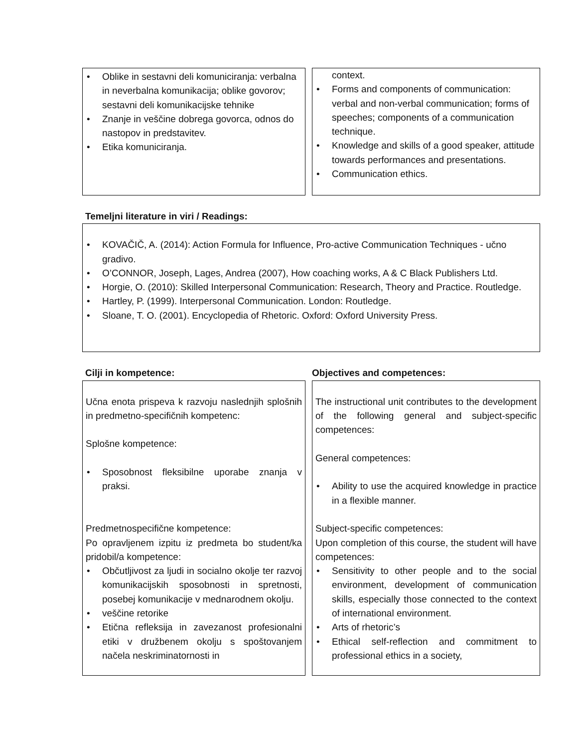• Oblike in sestavni deli komuniciranja: verbalna in neverbalna komunikacija; oblike govorov; sestavni deli komunikacijske tehnike
• Znanje in veščine dobrega govorca, odnos do nastopov in predstavitev.
• Etika komuniciranja.
context.
• Forms and components of communication: verbal and non-verbal communication; forms of speeches; components of a communication technique.
• Knowledge and skills of a good speaker, attitude towards performances and presentations.
• Communication ethics.
Temeljni literature in viri / Readings:
• KOVAČIČ, A. (2014): Action Formula for Influence, Pro-active Communication Techniques - učno gradivo.
• O’CONNOR, Joseph, Lages, Andrea (2007), How coaching works, A & C Black Publishers Ltd.
• Horgie, O. (2010): Skilled Interpersonal Communication: Research, Theory and Practice. Routledge.
• Hartley, P. (1999). Interpersonal Communication. London: Routledge.
• Sloane, T. O. (2001). Encyclopedia of Rhetoric. Oxford: Oxford University Press.
Cilji in kompetence: Objectives and competences:
Učna enota prispeva k razvoju naslednjih splošnih in predmetno-specifičnih kompetenc:
Splošne kompetence:
• Sposobnost fleksibilne uporabe znanja v praksi.
Predmetnospecifične kompetence:
Po opravljenem izpitu iz predmeta bo student/ka pridobil/a kompetence:
• Občutljivost za ljudi in socialno okolje ter razvoj komunikacijskih sposobnosti in spretnosti, posebej komunikacije v mednarodnem okolju.
• veščine retorike
• Etična refleksija in zavezanost profesionalni etiki v družbenem okolju s spoštovanjem načela neskriminatornosti in
The instructional unit contributes to the development of the following general and subject-specific competences:
General competences:
• Ability to use the acquired knowledge in practice in a flexible manner.
Subject-specific competences:
Upon completion of this course, the student will have competences:
• Sensitivity to other people and to the social environment, development of communication skills, especially those connected to the context of international environment.
• Arts of rhetoric’s
• Ethical self-reflection and commitment to professional ethics in a society,